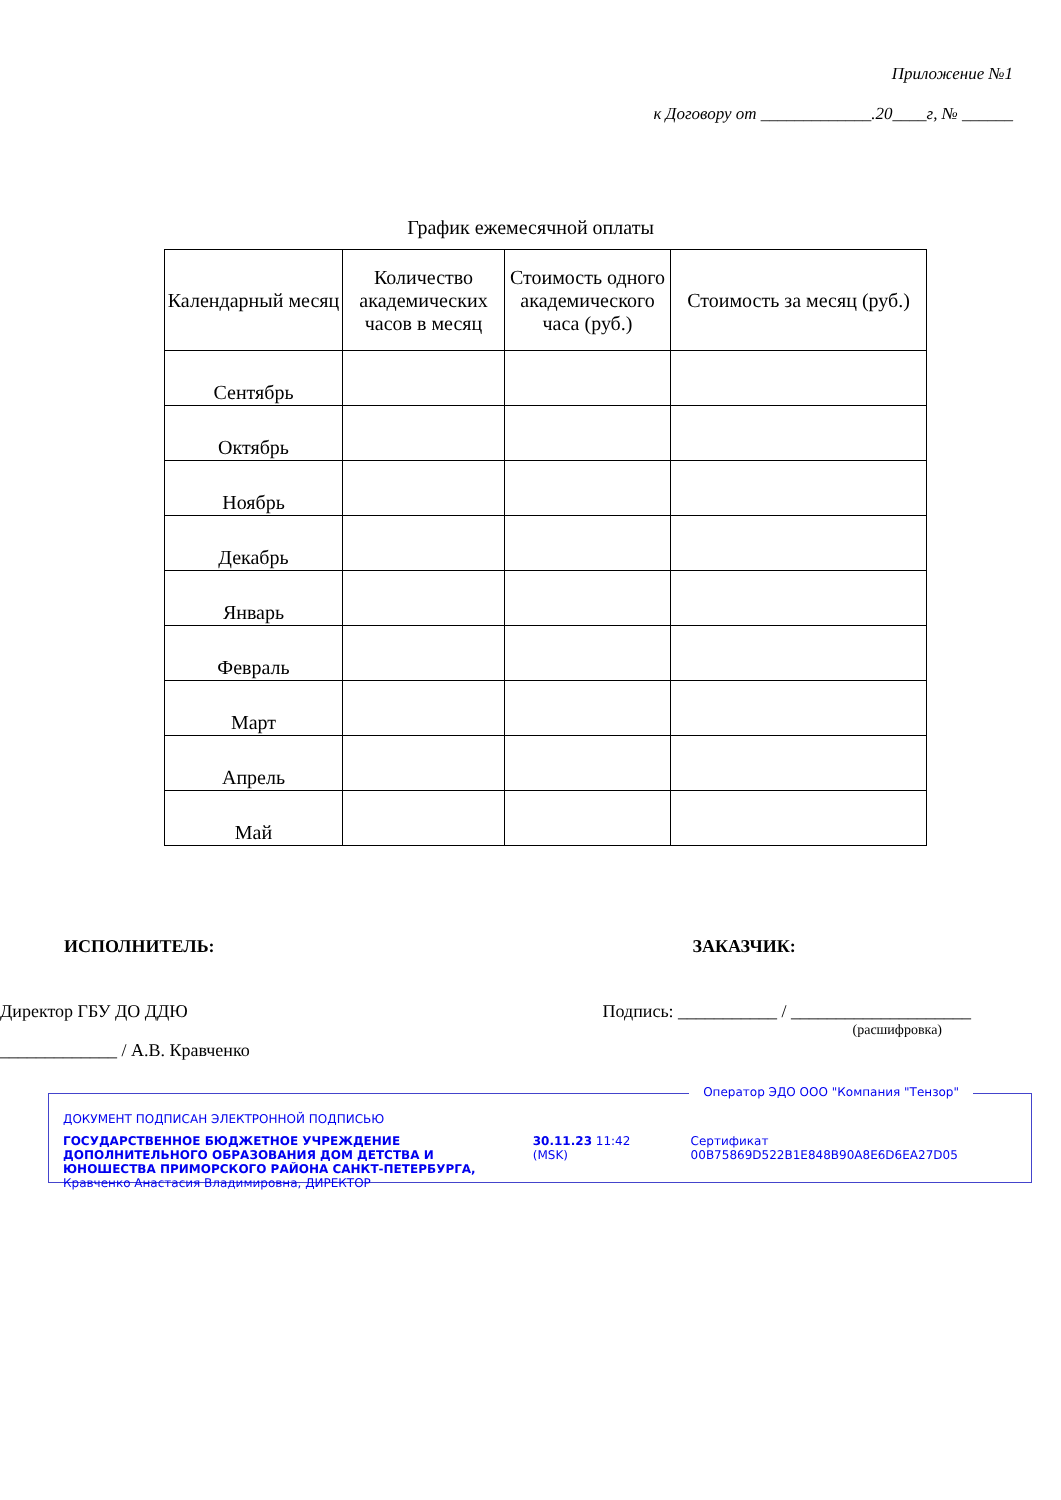Приложение №1
к Договору от _____________.20____г, № ______
График ежемесячной оплаты
| Календарный месяц | Количество академических часов в месяц | Стоимость одного академического часа (руб.) | Стоимость за месяц (руб.) |
| --- | --- | --- | --- |
| Сентябрь | | | |
| Октябрь | | | |
| Ноябрь | | | |
| Декабрь | | | |
| Январь | | | |
| Февраль | | | |
| Март | | | |
| Апрель | | | |
| Май | | | |
ИСПОЛНИТЕЛЬ:
Директор ГБУ ДО ДДЮ
_____________ / А.В. Кравченко
ЗАКАЗЧИК:
Подпись: ___________ / ____________________
(расшифровка)
Оператор ЭДО ООО "Компания "Тензор"
ДОКУМЕНТ ПОДПИСАН ЭЛЕКТРОННОЙ ПОДПИСЬЮ
ГОСУДАРСТВЕННОЕ БЮДЖЕТНОЕ УЧРЕЖДЕНИЕ ДОПОЛНИТЕЛЬНОГО ОБРАЗОВАНИЯ ДОМ ДЕТСТВА И ЮНОШЕСТВА ПРИМОРСКОГО РАЙОНА САНКТ-ПЕТЕРБУРГА, Кравченко Анастасия Владимировна, ДИРЕКТОР
30.11.23 11:42 (MSK) Сертификат 00B75869D522B1E848B90A8E6D6EA27D05